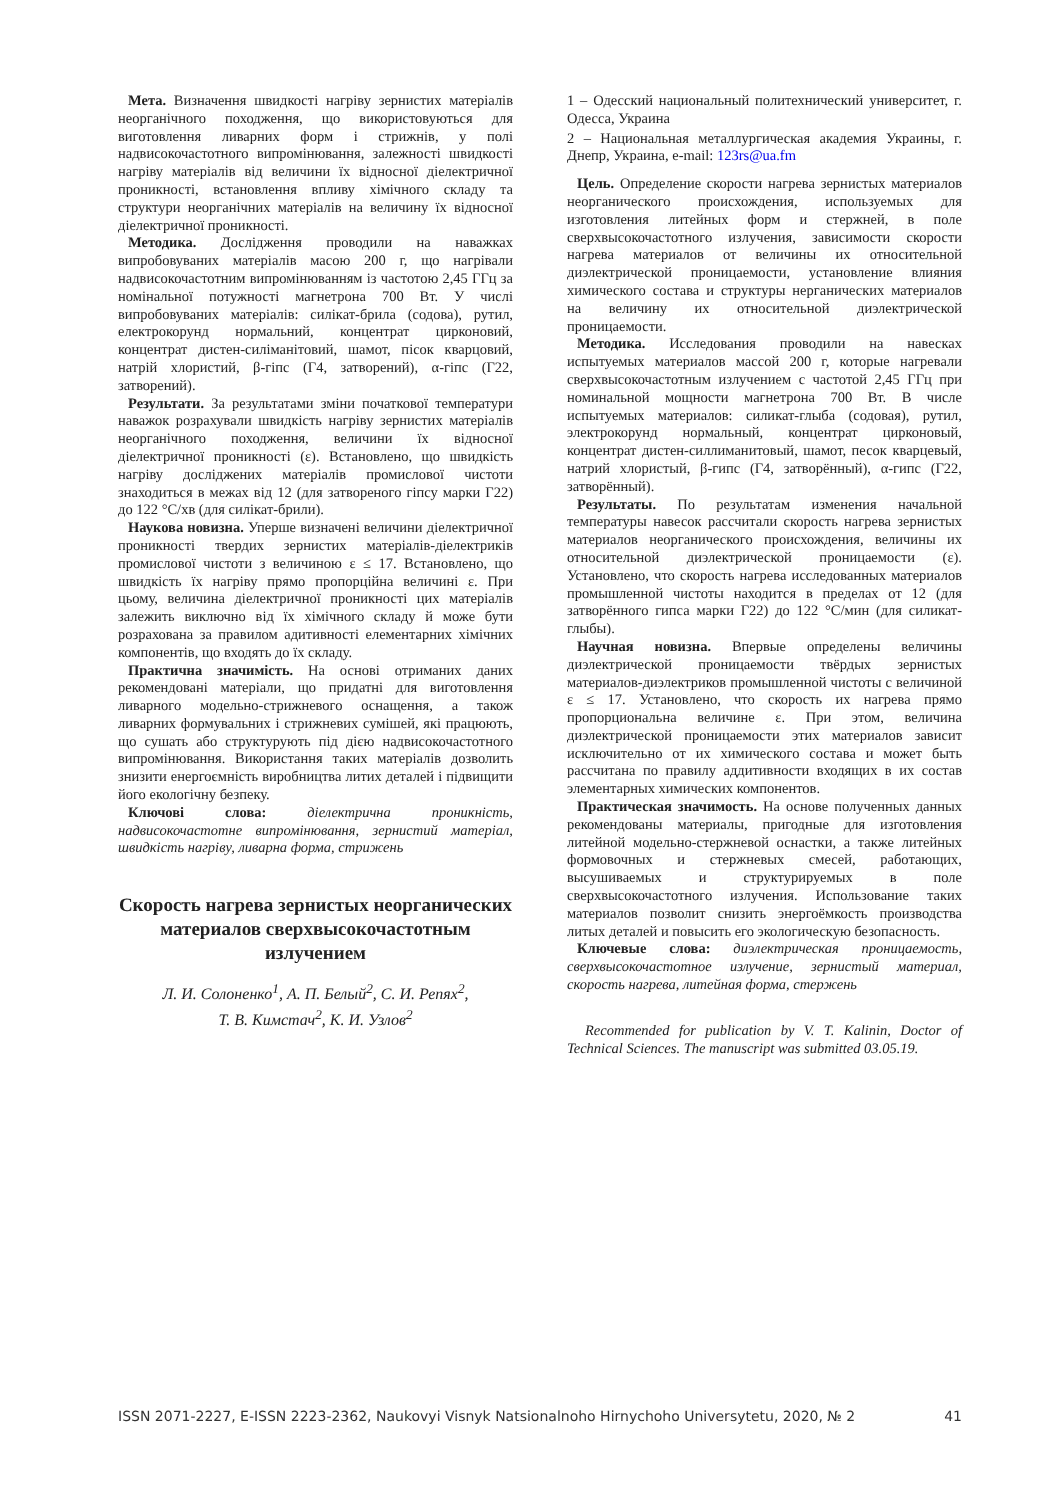Мета. Визначення швидкості нагріву зернистих матеріалів неорганічного походження, що використовуються для виготовлення ливарних форм і стрижнів, у полі надвисокочастотного випромінювання, залежності швидкості нагріву матеріалів від величини їх відносної діелектричної проникності, встановлення впливу хімічного складу та структури неорганічних матеріалів на величину їх відносної діелектричної проникності.
Методика. Дослідження проводили на наважках випробовуваних матеріалів масою 200 г, що нагрівали надвисокочастотним випромінюванням із частотою 2,45 ГГц за номінальної потужності магнетрона 700 Вт. У числі випробовуваних матеріалів: силікат-брила (содова), рутил, електрокорунд нормальний, концентрат цирконовий, концентрат дистен-силіманітовий, шамот, пісок кварцовий, натрій хлористий, β-гіпс (Г4, затворений), α-гіпс (Г22, затворений).
Результати. За результатами зміни початкової температури наважок розрахували швидкість нагріву зернистих матеріалів неорганічного походження, величини їх відносної діелектричної проникності (ε). Встановлено, що швидкість нагріву досліджених матеріалів промислової чистоти знаходиться в межах від 12 (для затвореного гіпсу марки Г22) до 122 °С/хв (для силікат-брили).
Наукова новизна. Уперше визначені величини діелектричної проникності твердих зернистих матеріалів-діелектриків промислової чистоти з величиною ε ≤ 17. Встановлено, що швидкість їх нагріву прямо пропорційна величині ε. При цьому, величина діелектричної проникності цих матеріалів залежить виключно від їх хімічного складу й може бути розрахована за правилом адитивності елементарних хімічних компонентів, що входять до їх складу.
Практична значимість. На основі отриманих даних рекомендовані матеріали, що придатні для виготовлення ливарного модельно-стрижневого оснащення, а також ливарних формувальних і стрижневих сумішей, які працюють, що сушать або структурують під дією надвисокочастотного випромінювання. Використання таких матеріалів дозволить знизити енергоємність виробництва литих деталей і підвищити його екологічну безпеку.
Ключові слова: діелектрична проникність, надвисокочастотне випромінювання, зернистий матеріал, швидкість нагріву, ливарна форма, стрижень
Скорость нагрева зернистых неорганических материалов сверхвысокочастотным излучением
Л. И. Солоненко<sup>1</sup>, А. П. Белый<sup>2</sup>, С. И. Репях<sup>2</sup>,
Т. В. Кимстач<sup>2</sup>, К. И. Узлов<sup>2</sup>
1 – Одесский национальный политехнический университет, г. Одесса, Украина
2 – Национальная металлургическая академия Украины, г. Днепр, Украина, e-mail: 123rs@ua.fm
Цель. Определение скорости нагрева зернистых материалов неорганического происхождения, используемых для изготовления литейных форм и стержней, в поле сверхвысокочастотного излучения, зависимости скорости нагрева материалов от величины их относительной диэлектрической проницаемости, установление влияния химического состава и структуры нерганических материалов на величину их относительной диэлектрической проницаемости.
Методика. Исследования проводили на навесках испытуемых материалов массой 200 г, которые нагревали сверхвысокочастотным излучением с частотой 2,45 ГГц при номинальной мощности магнетрона 700 Вт. В числе испытуемых материалов: силикат-глыба (содовая), рутил, электрокорунд нормальный, концентрат цирконовый, концентрат дистен-силлиманитовый, шамот, песок кварцевый, натрий хлористый, β-гипс (Г4, затворённый), α-гипс (Г22, затворённый).
Результаты. По результатам изменения начальной температуры навесок рассчитали скорость нагрева зернистых материалов неорганического происхождения, величины их относительной диэлектрической проницаемости (ε). Установлено, что скорость нагрева исследованных материалов промышленной чистоты находится в пределах от 12 (для затворённого гипса марки Г22) до 122 °С/мин (для силикат-глыбы).
Научная новизна. Впервые определены величины диэлектрической проницаемости твёрдых зернистых материалов-диэлектриков промышленной чистоты с величиной ε ≤ 17. Установлено, что скорость их нагрева прямо пропорциональна величине ε. При этом, величина диэлектрической проницаемости этих материалов зависит исключительно от их химического состава и может быть рассчитана по правилу аддитивности входящих в их состав элементарных химических компонентов.
Практическая значимость. На основе полученных данных рекомендованы материалы, пригодные для изготовления литейной модельно-стержневой оснастки, а также литейных формовочных и стержневых смесей, работающих, высушиваемых и структурируемых в поле сверхвысокочастотного излучения. Использование таких материалов позволит снизить энергоёмкость производства литых деталей и повысить его экологическую безопасность.
Ключевые слова: диэлектрическая проницаемость, сверхвысокочастотное излучение, зернистый материал, скорость нагрева, литейная форма, стержень
Recommended for publication by V. T. Kalinin, Doctor of Technical Sciences. The manuscript was submitted 03.05.19.
ISSN 2071-2227, E-ISSN 2223-2362, Naukovyi Visnyk Natsionalnoho Hirnychoho Universytetu, 2020, № 2 41